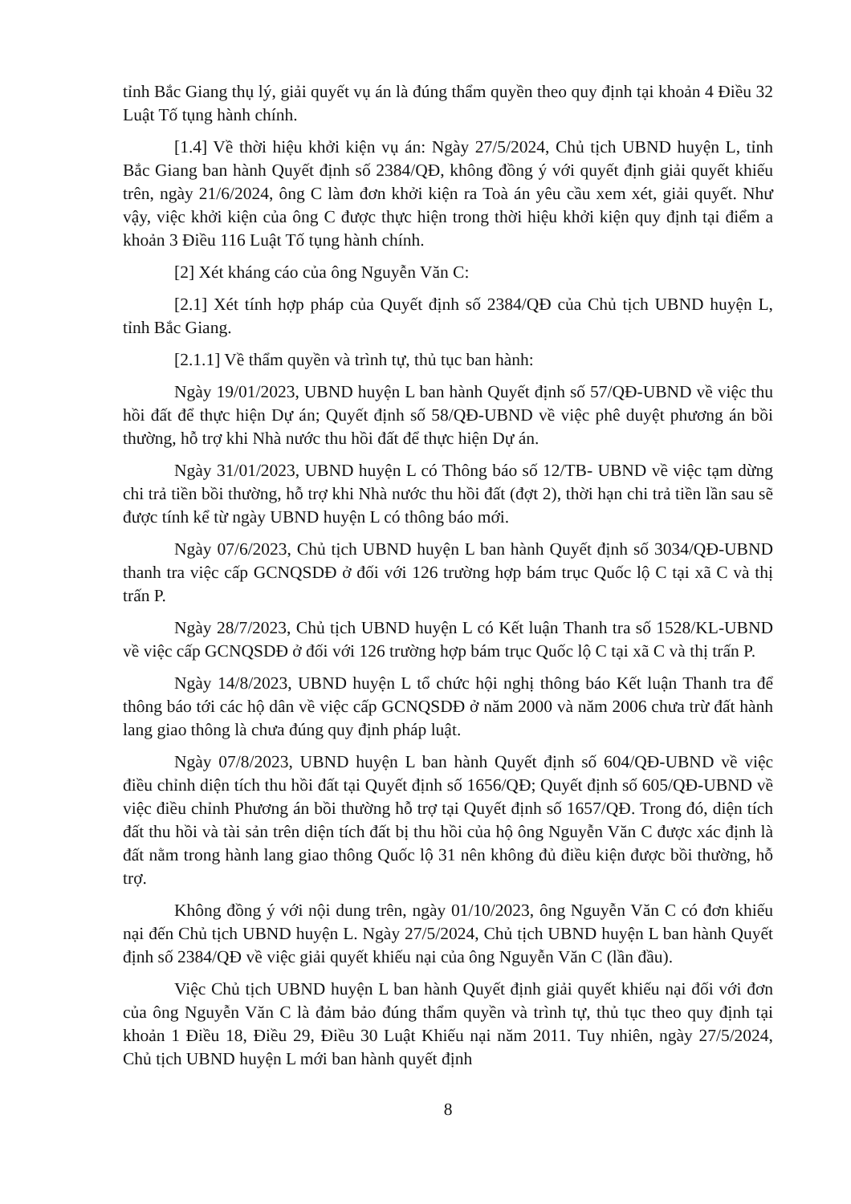tỉnh Bắc Giang thụ lý, giải quyết vụ án là đúng thẩm quyền theo quy định tại khoản 4 Điều 32 Luật Tố tụng hành chính.
[1.4] Về thời hiệu khởi kiện vụ án: Ngày 27/5/2024, Chủ tịch UBND huyện L, tỉnh Bắc Giang ban hành Quyết định số 2384/QĐ, không đồng ý với quyết định giải quyết khiếu trên, ngày 21/6/2024, ông C làm đơn khởi kiện ra Toà án yêu cầu xem xét, giải quyết. Như vậy, việc khởi kiện của ông C được thực hiện trong thời hiệu khởi kiện quy định tại điểm a khoản 3 Điều 116 Luật Tố tụng hành chính.
[2] Xét kháng cáo của ông Nguyễn Văn C:
[2.1] Xét tính hợp pháp của Quyết định số 2384/QĐ của Chủ tịch UBND huyện L, tỉnh Bắc Giang.
[2.1.1] Về thẩm quyền và trình tự, thủ tục ban hành:
Ngày 19/01/2023, UBND huyện L ban hành Quyết định số 57/QĐ-UBND về việc thu hồi đất để thực hiện Dự án; Quyết định số 58/QĐ-UBND về việc phê duyệt phương án bồi thường, hỗ trợ khi Nhà nước thu hồi đất để thực hiện Dự án.
Ngày 31/01/2023, UBND huyện L có Thông báo số 12/TB- UBND về việc tạm dừng chi trả tiền bồi thường, hỗ trợ khi Nhà nước thu hồi đất (đợt 2), thời hạn chi trả tiền lần sau sẽ được tính kể từ ngày UBND huyện L có thông báo mới.
Ngày 07/6/2023, Chủ tịch UBND huyện L ban hành Quyết định số 3034/QĐ-UBND thanh tra việc cấp GCNQSDĐ ở đối với 126 trường hợp bám trục Quốc lộ C tại xã C và thị trấn P.
Ngày 28/7/2023, Chủ tịch UBND huyện L có Kết luận Thanh tra số 1528/KL-UBND về việc cấp GCNQSDĐ ở đối với 126 trường hợp bám trục Quốc lộ C tại xã C và thị trấn P.
Ngày 14/8/2023, UBND huyện L tổ chức hội nghị thông báo Kết luận Thanh tra để thông báo tới các hộ dân về việc cấp GCNQSDĐ ở năm 2000 và năm 2006 chưa trừ đất hành lang giao thông là chưa đúng quy định pháp luật.
Ngày 07/8/2023, UBND huyện L ban hành Quyết định số 604/QĐ-UBND về việc điều chỉnh diện tích thu hồi đất tại Quyết định số 1656/QĐ; Quyết định số 605/QĐ-UBND về việc điều chỉnh Phương án bồi thường hỗ trợ tại Quyết định số 1657/QĐ. Trong đó, diện tích đất thu hồi và tài sản trên diện tích đất bị thu hồi của hộ ông Nguyễn Văn C được xác định là đất nằm trong hành lang giao thông Quốc lộ 31 nên không đủ điều kiện được bồi thường, hỗ trợ.
Không đồng ý với nội dung trên, ngày 01/10/2023, ông Nguyễn Văn C có đơn khiếu nại đến Chủ tịch UBND huyện L. Ngày 27/5/2024, Chủ tịch UBND huyện L ban hành Quyết định số 2384/QĐ về việc giải quyết khiếu nại của ông Nguyễn Văn C (lần đầu).
Việc Chủ tịch UBND huyện L ban hành Quyết định giải quyết khiếu nại đối với đơn của ông Nguyễn Văn C là đảm bảo đúng thẩm quyền và trình tự, thủ tục theo quy định tại khoản 1 Điều 18, Điều 29, Điều 30 Luật Khiếu nại năm 2011. Tuy nhiên, ngày 27/5/2024, Chủ tịch UBND huyện L mới ban hành quyết định
8